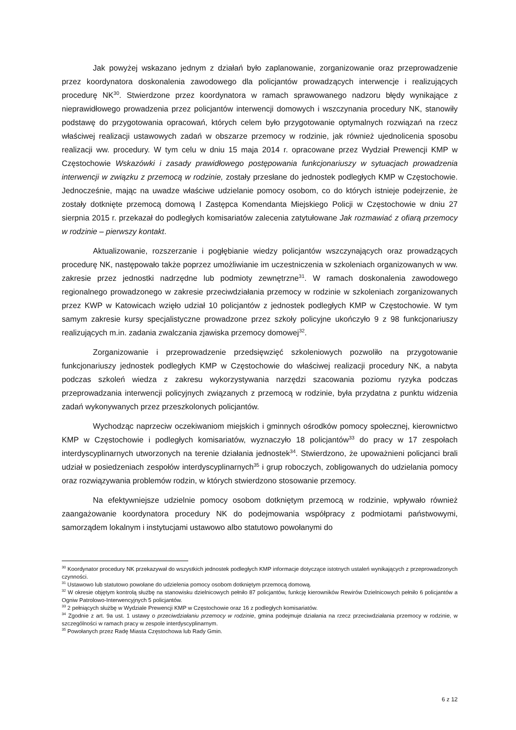Jak powyżej wskazano jednym z działań było zaplanowanie, zorganizowanie oraz przeprowadzenie przez koordynatora doskonalenia zawodowego dla policjantów prowadzących interwencje i realizujących procedurę NK<sup>30</sup>. Stwierdzone przez koordynatora w ramach sprawowanego nadzoru błędy wynikające z nieprawidłowego prowadzenia przez policjantów interwencji domowych i wszczynania procedury NK, stanowiły podstawę do przygotowania opracowań, których celem było przygotowanie optymalnych rozwiązań na rzecz właściwej realizacji ustawowych zadań w obszarze przemocy w rodzinie, jak również ujednolicenia sposobu realizacji ww. procedury. W tym celu w dniu 15 maja 2014 r. opracowane przez Wydział Prewencji KMP w Częstochowie Wskazówki i zasady prawidłowego postępowania funkcjonariuszy w sytuacjach prowadzenia interwencji w związku z przemocą w rodzinie, zostały przesłane do jednostek podległych KMP w Częstochowie. Jednocześnie, mając na uwadze właściwe udzielanie pomocy osobom, co do których istnieje podejrzenie, że zostały dotknięte przemocą domową I Zastępca Komendanta Miejskiego Policji w Częstochowie w dniu 27 sierpnia 2015 r. przekazał do podległych komisariatów zalecenia zatytułowane Jak rozmawiać z ofiarą przemocy w rodzinie – pierwszy kontakt.
Aktualizowanie, rozszerzanie i pogłębianie wiedzy policjantów wszczynających oraz prowadzących procedurę NK, następowało także poprzez umożliwianie im uczestniczenia w szkoleniach organizowanych w ww. zakresie przez jednostki nadrzędne lub podmioty zewnętrzne<sup>31</sup>. W ramach doskonalenia zawodowego regionalnego prowadzonego w zakresie przeciwdziałania przemocy w rodzinie w szkoleniach zorganizowanych przez KWP w Katowicach wzięło udział 10 policjantów z jednostek podległych KMP w Częstochowie. W tym samym zakresie kursy specjalistyczne prowadzone przez szkoły policyjne ukończyło 9 z 98 funkcjonariuszy realizujących m.in. zadania zwalczania zjawiska przemocy domowej<sup>32</sup>.
Zorganizowanie i przeprowadzenie przedsięwzięć szkoleniowych pozwoliło na przygotowanie funkcjonariuszy jednostek podległych KMP w Częstochowie do właściwej realizacji procedury NK, a nabyta podczas szkoleń wiedza z zakresu wykorzystywania narzędzi szacowania poziomu ryzyka podczas przeprowadzania interwencji policyjnych związanych z przemocą w rodzinie, była przydatna z punktu widzenia zadań wykonywanych przez przeszkolonych policjantów.
Wychodząc naprzeciw oczekiwaniom miejskich i gminnych ośrodków pomocy społecznej, kierownictwo KMP w Częstochowie i podległych komisariatów, wyznaczyło 18 policjantów<sup>33</sup> do pracy w 17 zespołach interdyscyplinarnych utworzonych na terenie działania jednostek<sup>34</sup>. Stwierdzono, że upoważnieni policjanci brali udział w posiedzeniach zespołów interdyscyplinarnych<sup>35</sup> i grup roboczych, zobligowanych do udzielania pomocy oraz rozwiązywania problemów rodzin, w których stwierdzono stosowanie przemocy.
Na efektywniejsze udzielnie pomocy osobom dotkniętym przemocą w rodzinie, wpływało również zaangażowanie koordynatora procedury NK do podejmowania współpracy z podmiotami państwowymi, samorządem lokalnym i instytucjami ustawowo albo statutowo powołanymi do
<sup>30</sup> Koordynator procedury NK przekazywał do wszystkich jednostek podległych KMP informacje dotyczące istotnych ustaleń wynikających z przeprowadzonych czynności.
<sup>31</sup> Ustawowo lub statutowo powołane do udzielenia pomocy osobom dotkniętym przemocą domową.
<sup>32</sup> W okresie objętym kontrolą służbę na stanowisku dzielnicowych pełniło 87 policjantów, funkcję kierowników Rewirów Dzielnicowych pełniło 6 policjantów a Ogniw Patrolowo-Interwencyjnych 5 policjantów.
<sup>33</sup> 2 pełniących służbę w Wydziale Prewencji KMP w Częstochowie oraz 16 z podległych komisariatów.
<sup>34</sup> Zgodnie z art. 9a ust. 1 ustawy o przeciwdziałaniu przemocy w rodzinie, gmina podejmuje działania na rzecz przeciwdziałania przemocy w rodzinie, w szczególności w ramach pracy w zespole interdyscyplinarnym.
<sup>35</sup> Powołanych przez Radę Miasta Częstochowa lub Rady Gmin.
6 z 12